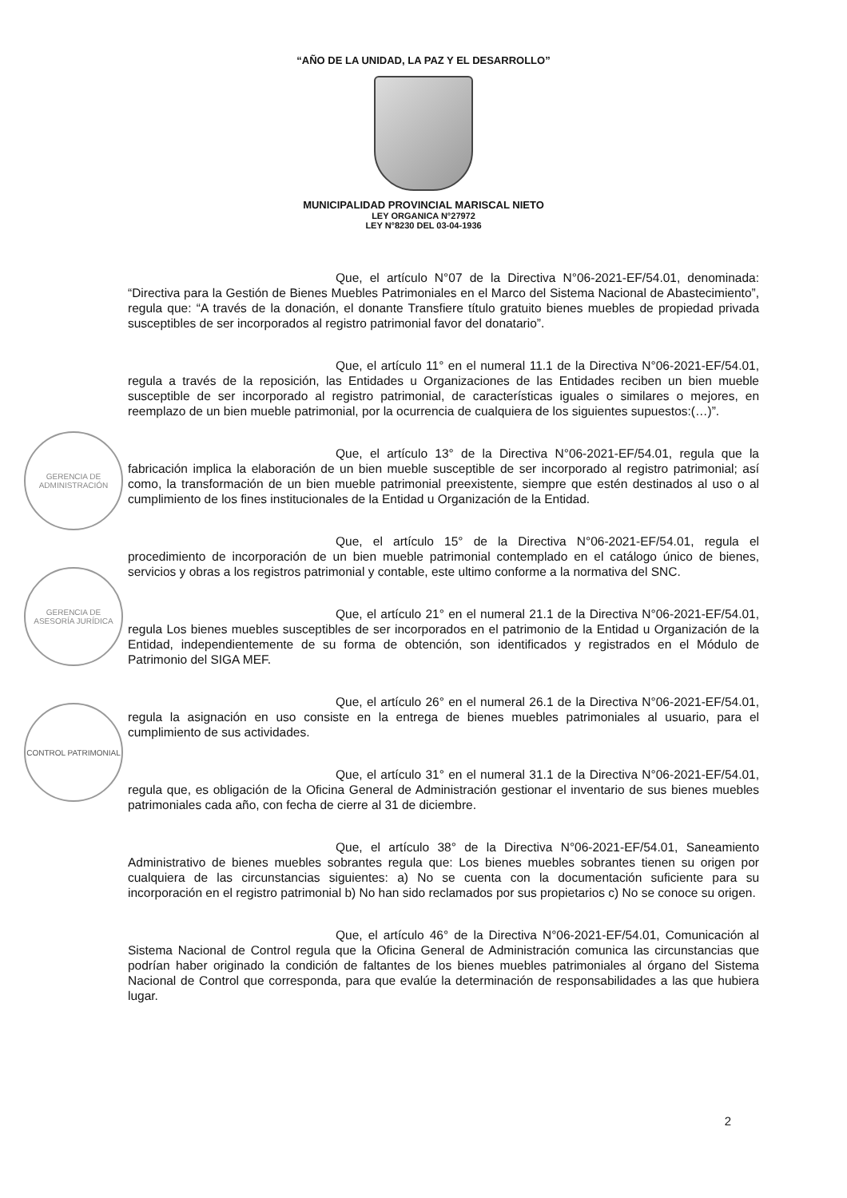“AÑO DE LA UNIDAD, LA PAZ Y EL DESARROLLO”
MUNICIPALIDAD PROVINCIAL MARISCAL NIETO
LEY ORGANICA N°27972
LEY N°8230 DEL 03-04-1936
Que, el artículo N°07 de la Directiva N°06-2021-EF/54.01, denominada: “Directiva para la Gestión de Bienes Muebles Patrimoniales en el Marco del Sistema Nacional de Abastecimiento”, regula que: “A través de la donación, el donante Transfiere título gratuito bienes muebles de propiedad privada susceptibles de ser incorporados al registro patrimonial favor del donatario”.
Que, el artículo 11° en el numeral 11.1 de la Directiva N°06-2021-EF/54.01, regula a través de la reposición, las Entidades u Organizaciones de las Entidades reciben un bien mueble susceptible de ser incorporado al registro patrimonial, de características iguales o similares o mejores, en reemplazo de un bien mueble patrimonial, por la ocurrencia de cualquiera de los siguientes supuestos:(…)”.
Que, el artículo 13° de la Directiva N°06-2021-EF/54.01, regula que la fabricación implica la elaboración de un bien mueble susceptible de ser incorporado al registro patrimonial; así como, la transformación de un bien mueble patrimonial preexistente, siempre que estén destinados al uso o al cumplimiento de los fines institucionales de la Entidad u Organización de la Entidad.
Que, el artículo 15° de la Directiva N°06-2021-EF/54.01, regula el procedimiento de incorporación de un bien mueble patrimonial contemplado en el catálogo único de bienes, servicios y obras a los registros patrimonial y contable, este ultimo conforme a la normativa del SNC.
Que, el artículo 21° en el numeral 21.1 de la Directiva N°06-2021-EF/54.01, regula Los bienes muebles susceptibles de ser incorporados en el patrimonio de la Entidad u Organización de la Entidad, independientemente de su forma de obtención, son identificados y registrados en el Módulo de Patrimonio del SIGA MEF.
Que, el artículo 26° en el numeral 26.1 de la Directiva N°06-2021-EF/54.01, regula la asignación en uso consiste en la entrega de bienes muebles patrimoniales al usuario, para el cumplimiento de sus actividades.
Que, el artículo 31° en el numeral 31.1 de la Directiva N°06-2021-EF/54.01, regula que, es obligación de la Oficina General de Administración gestionar el inventario de sus bienes muebles patrimoniales cada año, con fecha de cierre al 31 de diciembre.
Que, el artículo 38° de la Directiva N°06-2021-EF/54.01, Saneamiento Administrativo de bienes muebles sobrantes regula que: Los bienes muebles sobrantes tienen su origen por cualquiera de las circunstancias siguientes: a) No se cuenta con la documentación suficiente para su incorporación en el registro patrimonial b) No han sido reclamados por sus propietarios c) No se conoce su origen.
Que, el artículo 46° de la Directiva N°06-2021-EF/54.01, Comunicación al Sistema Nacional de Control regula que la Oficina General de Administración comunica las circunstancias que podrían haber originado la condición de faltantes de los bienes muebles patrimoniales al órgano del Sistema Nacional de Control que corresponda, para que evalúe la determinación de responsabilidades a las que hubiera lugar.
GERENCIA DE ADMINISTRACIÓN
GERENCIA DE ASESORÍA JURÍDICA
CONTROL PATRIMONIAL
2